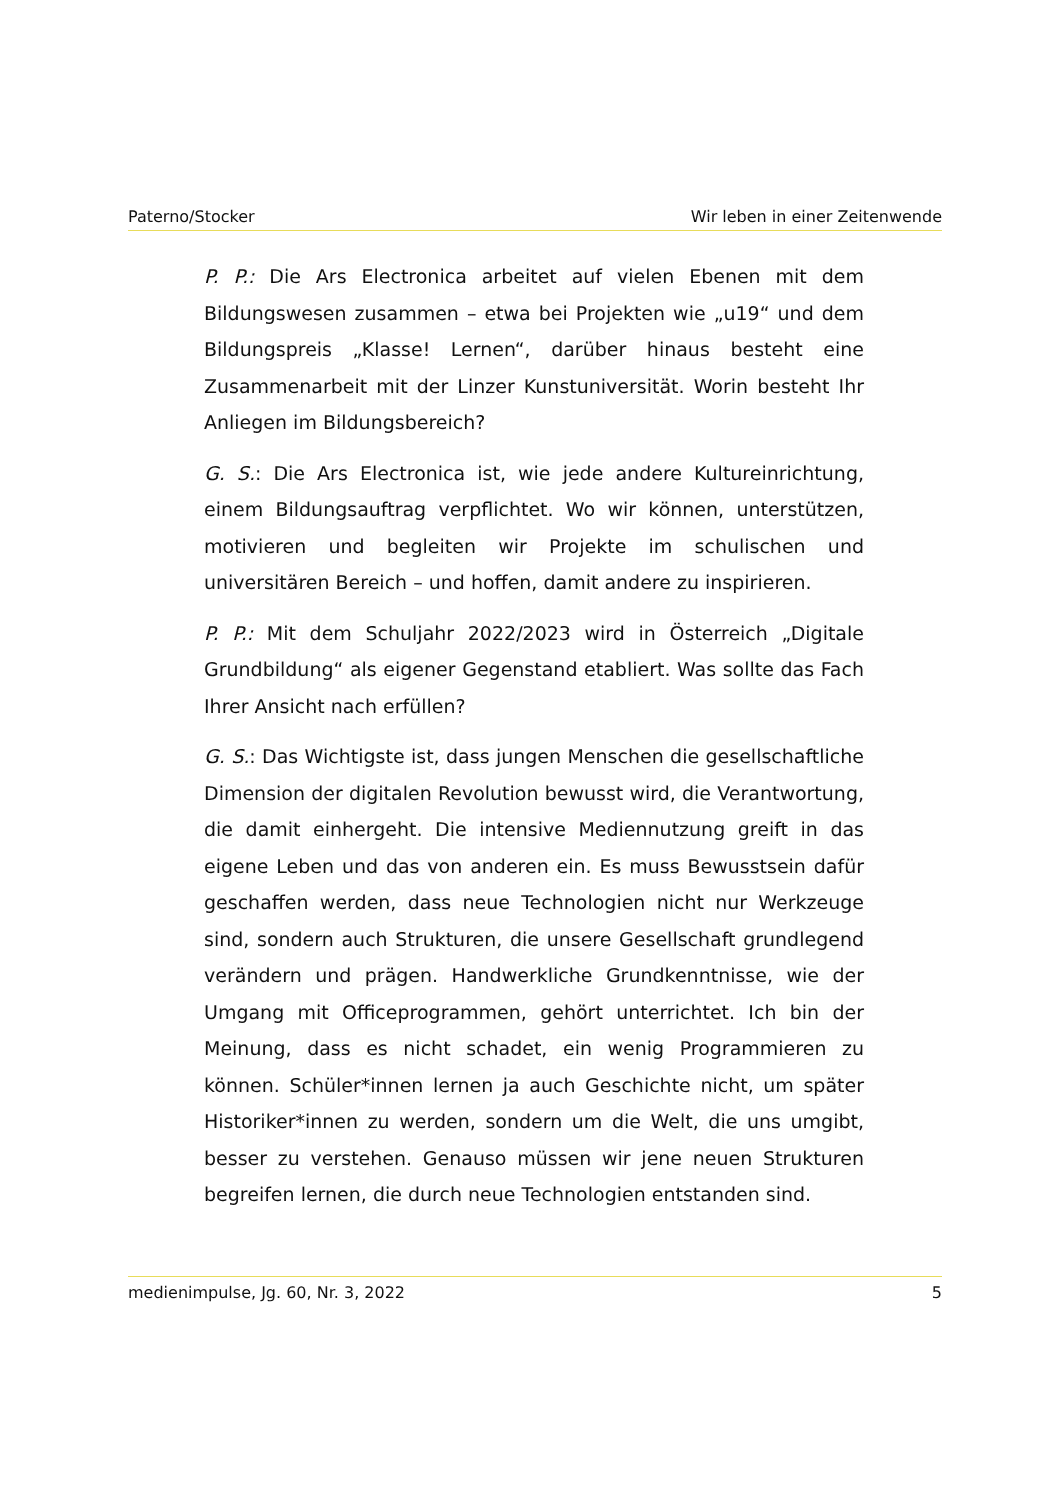Paterno/Stocker Wir leben in einer Zeitenwende
P. P.: Die Ars Electronica arbeitet auf vielen Ebenen mit dem Bildungswesen zusammen – etwa bei Projekten wie „u19“ und dem Bildungspreis „Klasse! Lernen“, darüber hinaus besteht eine Zusammenarbeit mit der Linzer Kunstuniversität. Worin besteht Ihr Anliegen im Bildungsbereich?
G. S.: Die Ars Electronica ist, wie jede andere Kultureinrichtung, einem Bildungsauftrag verpflichtet. Wo wir können, unterstützen, motivieren und begleiten wir Projekte im schulischen und universitären Bereich – und hoffen, damit andere zu inspirieren.
P. P.: Mit dem Schuljahr 2022/2023 wird in Österreich „Digitale Grundbildung“ als eigener Gegenstand etabliert. Was sollte das Fach Ihrer Ansicht nach erfüllen?
G. S.: Das Wichtigste ist, dass jungen Menschen die gesellschaftliche Dimension der digitalen Revolution bewusst wird, die Verantwortung, die damit einhergeht. Die intensive Mediennutzung greift in das eigene Leben und das von anderen ein. Es muss Bewusstsein dafür geschaffen werden, dass neue Technologien nicht nur Werkzeuge sind, sondern auch Strukturen, die unsere Gesellschaft grundlegend verändern und prägen. Handwerkliche Grundkenntnisse, wie der Umgang mit Officeprogrammen, gehört unterrichtet. Ich bin der Meinung, dass es nicht schadet, ein wenig Programmieren zu können. Schüler*innen lernen ja auch Geschichte nicht, um später Historiker*innen zu werden, sondern um die Welt, die uns umgibt, besser zu verstehen. Genauso müssen wir jene neuen Strukturen begreifen lernen, die durch neue Technologien entstanden sind.
medienimpulse, Jg. 60, Nr. 3, 2022 5